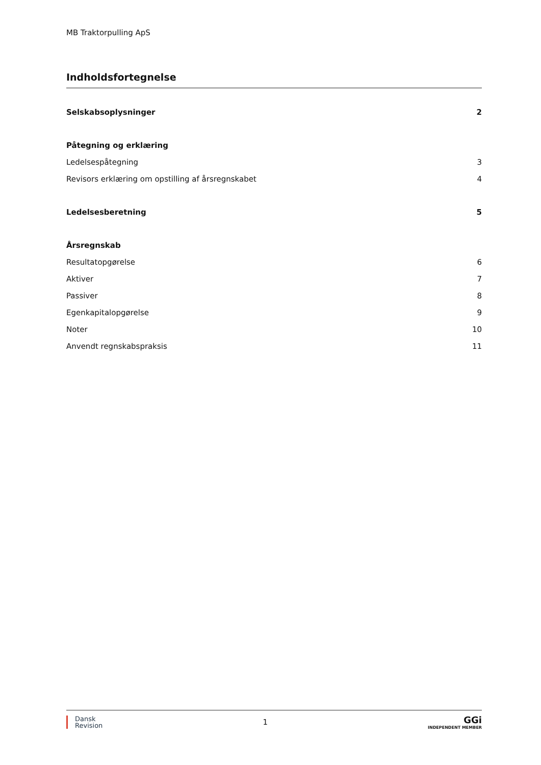MB Traktorpulling ApS
Indholdsfortegnelse
Selskabsoplysninger 2
Påtegning og erklæring
Ledelsespåtegning 3
Revisors erklæring om opstilling af årsregnskabet 4
Ledelsesberetning 5
Årsregnskab
Resultatopgørelse 6
Aktiver 7
Passiver 8
Egenkapitalopgørelse 9
Noter 10
Anvendt regnskabspraksis 11
Dansk
Revision
1
GGi
INDEPENDENT MEMBER